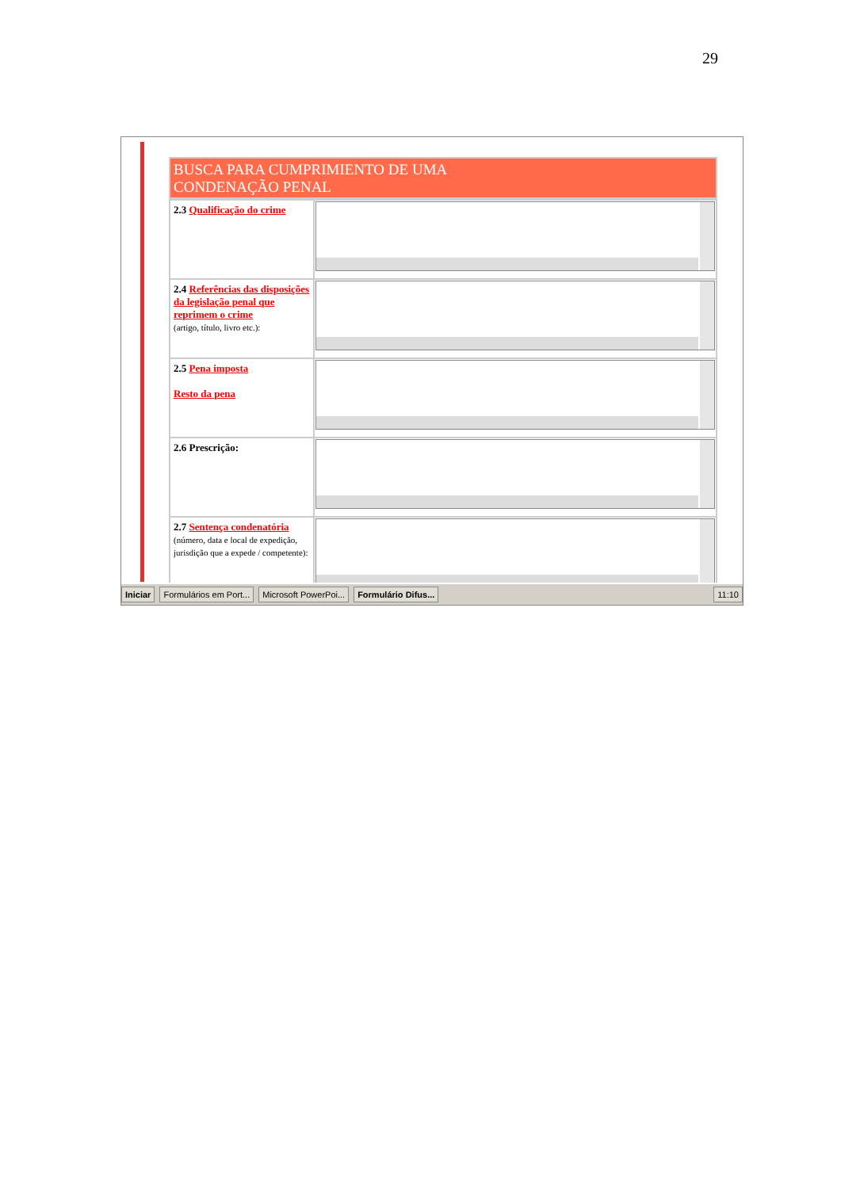29
BUSCA PARA CUMPRIMIENTO DE UMA
CONDENAÇÃO PENAL
| 2.3 Qualificação do crime | |
| 2.4 Referências das disposições da legislação penal que reprimem o crime (artigo, título, livro etc.): | |
| 2.5 Pena imposta Resto da pena | |
| 2.6 Prescrição: | |
| 2.7 Sentença condenatória (número, data e local de expedição, jurisdição que a expede / competente): | |
Iniciar Formulários em Port... Microsoft PowerPoi... Formulário Difus... 11:10